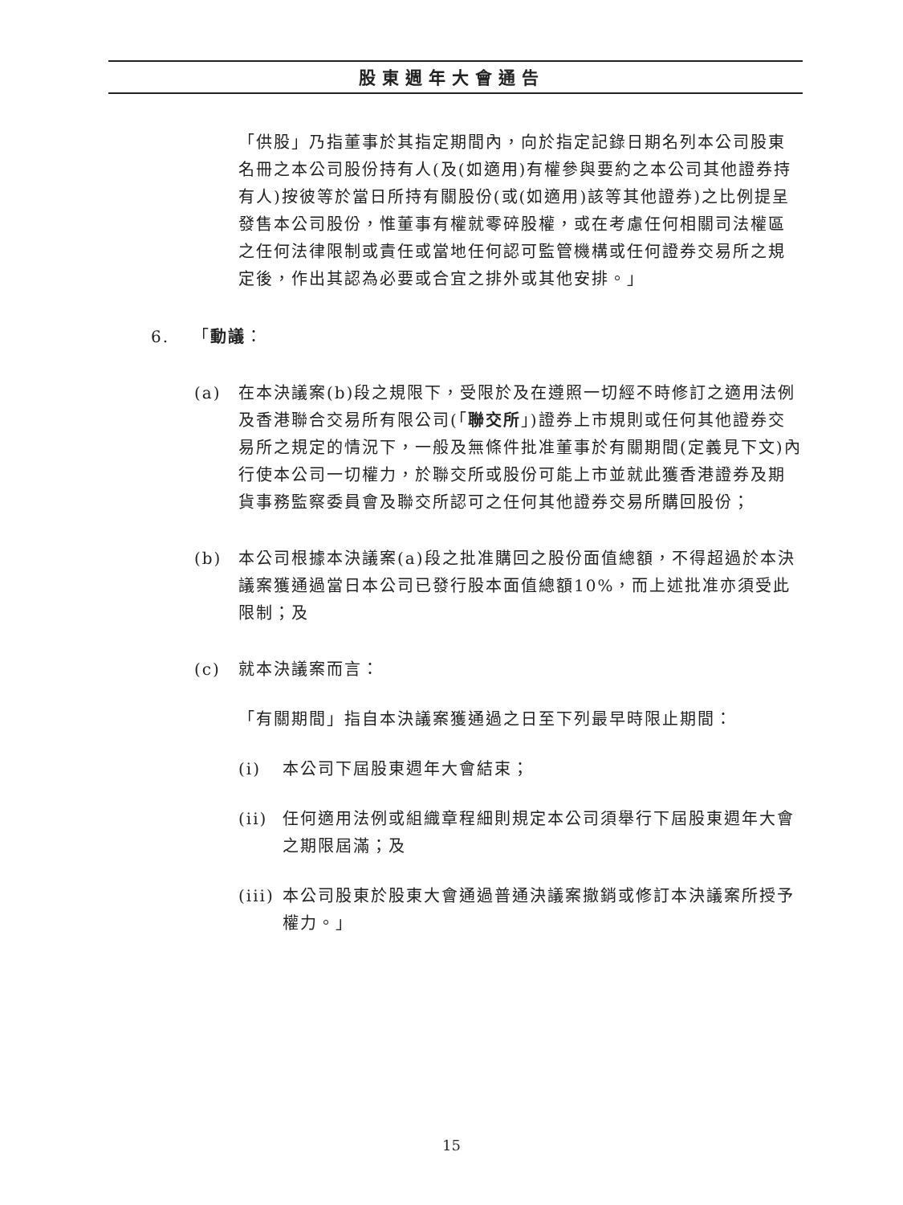股東週年大會通告
「供股」乃指董事於其指定期間內，向於指定記錄日期名列本公司股東名冊之本公司股份持有人(及(如適用)有權參與要約之本公司其他證券持有人)按彼等於當日所持有關股份(或(如適用)該等其他證券)之比例提呈發售本公司股份，惟董事有權就零碎股權，或在考慮任何相關司法權區之任何法律限制或責任或當地任何認可監管機構或任何證券交易所之規定後，作出其認為必要或合宜之排外或其他安排。」
6. 「動議：
(a) 在本決議案(b)段之規限下，受限於及在遵照一切經不時修訂之適用法例及香港聯合交易所有限公司(「聯交所」)證券上市規則或任何其他證券交易所之規定的情況下，一般及無條件批准董事於有關期間(定義見下文)內行使本公司一切權力，於聯交所或股份可能上市並就此獲香港證券及期貨事務監察委員會及聯交所認可之任何其他證券交易所購回股份；
(b) 本公司根據本決議案(a)段之批准購回之股份面值總額，不得超過於本決議案獲通過當日本公司已發行股本面值總額10%，而上述批准亦須受此限制；及
(c) 就本決議案而言：
「有關期間」指自本決議案獲通過之日至下列最早時限止期間：
(i) 本公司下屆股東週年大會結束；
(ii) 任何適用法例或組織章程細則規定本公司須舉行下屆股東週年大會之期限屆滿；及
(iii) 本公司股東於股東大會通過普通決議案撤銷或修訂本決議案所授予權力。」
15